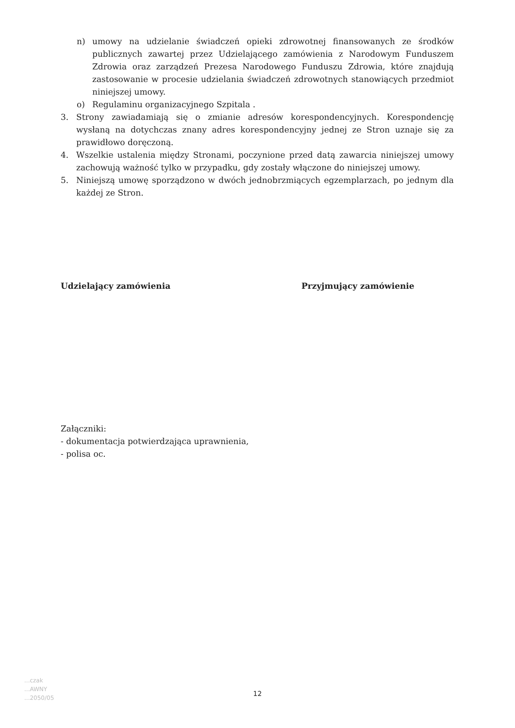n) umowy na udzielanie świadczeń opieki zdrowotnej finansowanych ze środków publicznych zawartej przez Udzielającego zamówienia z Narodowym Funduszem Zdrowia oraz zarządzeń Prezesa Narodowego Funduszu Zdrowia, które znajdują zastosowanie w procesie udzielania świadczeń zdrowotnych stanowiących przedmiot niniejszej umowy.
o) Regulaminu organizacyjnego Szpitala .
3. Strony zawiadamiają się o zmianie adresów korespondencyjnych. Korespondencję wysłaną na dotychczas znany adres korespondencyjny jednej ze Stron uznaje się za prawidłowo doręczoną.
4. Wszelkie ustalenia między Stronami, poczynione przed datą zawarcia niniejszej umowy zachowują ważność tylko w przypadku, gdy zostały włączone do niniejszej umowy.
5. Niniejszą umowę sporządzono w dwóch jednobrzmiących egzemplarzach, po jednym dla każdej ze Stron.
Udzielający zamówienia Przyjmujący zamówienie
Załączniki:
- dokumentacja potwierdzająca uprawnienia,
- polisa oc.
...czak
...AWNY
...2050/05
12